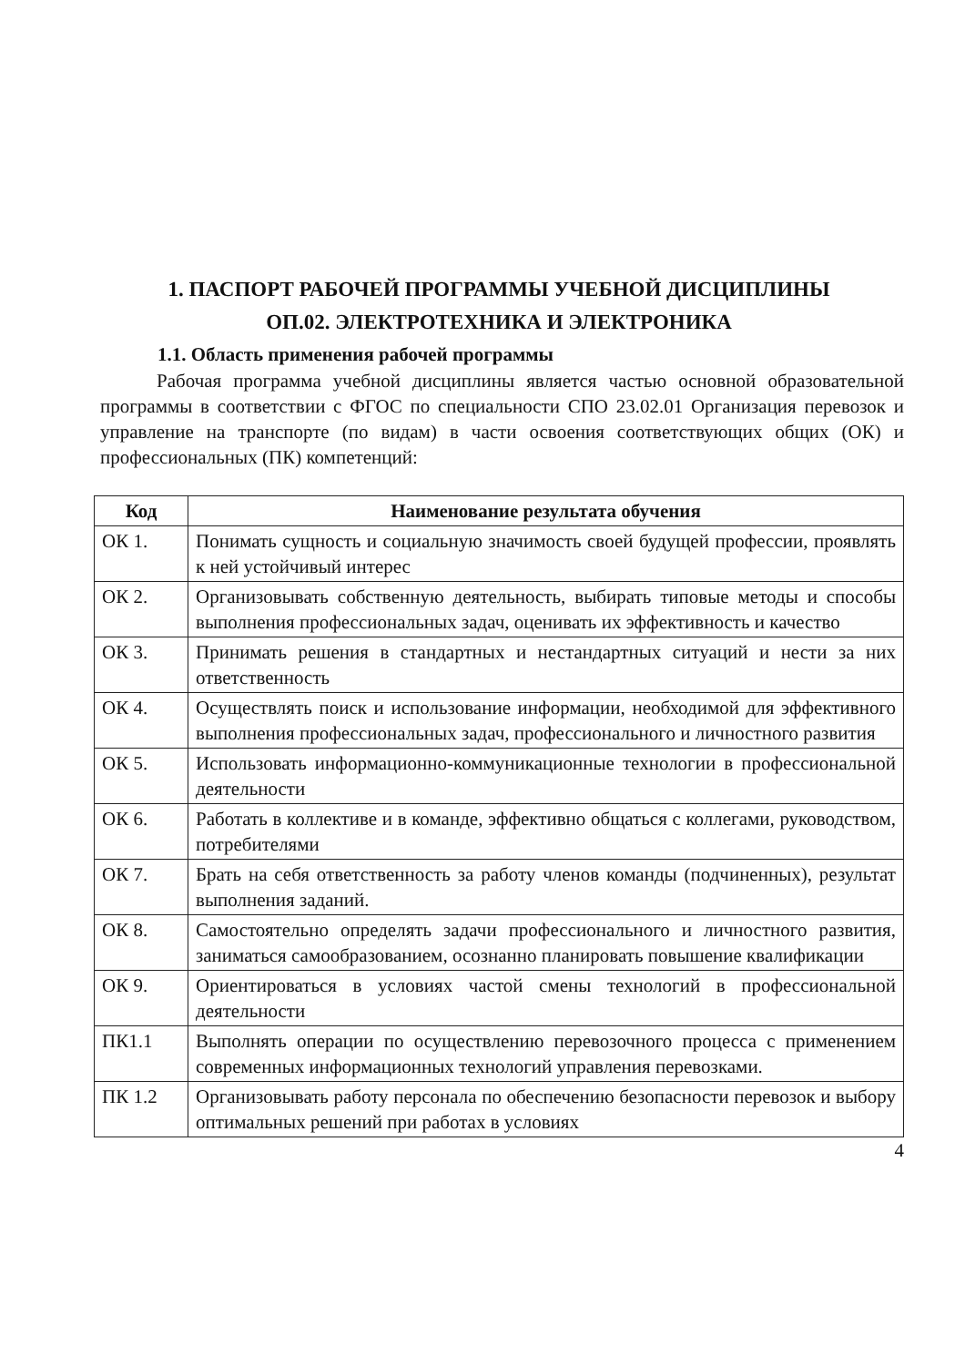1. ПАСПОРТ РАБОЧЕЙ ПРОГРАММЫ УЧЕБНОЙ ДИСЦИПЛИНЫ
ОП.02. ЭЛЕКТРОТЕХНИКА И ЭЛЕКТРОНИКА
1.1. Область применения рабочей программы
Рабочая программа учебной дисциплины является частью основной образовательной программы в соответствии с ФГОС по специальности СПО 23.02.01 Организация перевозок и управление на транспорте (по видам) в части освоения соответствующих общих (ОК) и профессиональных (ПК) компетенций:
| Код | Наименование результата обучения |
| --- | --- |
| ОК 1. | Понимать сущность и социальную значимость своей будущей профессии, проявлять к ней устойчивый интерес |
| ОК 2. | Организовывать собственную деятельность, выбирать типовые методы и способы выполнения профессиональных задач, оценивать их эффективность и качество |
| ОК 3. | Принимать решения в стандартных и нестандартных ситуаций и нести за них ответственность |
| ОК 4. | Осуществлять поиск и использование информации, необходимой для эффективного выполнения профессиональных задач, профессионального и личностного развития |
| ОК 5. | Использовать информационно-коммуникационные технологии в профессиональной деятельности |
| ОК 6. | Работать в коллективе и в команде, эффективно общаться с коллегами, руководством, потребителями |
| ОК 7. | Брать на себя ответственность за работу членов команды (подчиненных), результат выполнения заданий. |
| ОК 8. | Самостоятельно определять задачи профессионального и личностного развития, заниматься самообразованием, осознанно планировать повышение квалификации |
| ОК 9. | Ориентироваться в условиях частой смены технологий в профессиональной деятельности |
| ПК1.1 | Выполнять операции по осуществлению перевозочного процесса с применением современных информационных технологий управления перевозками. |
| ПК 1.2 | Организовывать работу персонала по обеспечению безопасности перевозок и выбору оптимальных решений при работах в условиях |
4